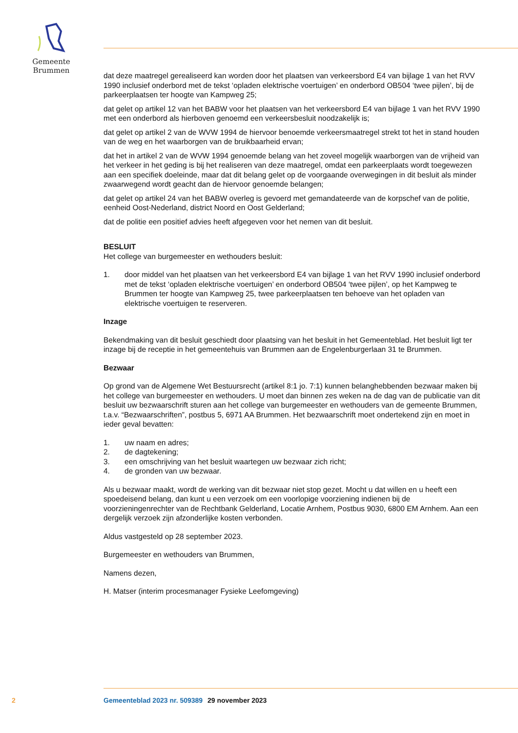Gemeente Brummen
dat deze maatregel gerealiseerd kan worden door het plaatsen van verkeersbord E4 van bijlage 1 van het RVV 1990 inclusief onderbord met de tekst ‘opladen elektrische voertuigen’ en onderbord OB504 ‘twee pijlen’, bij de parkeerplaatsen ter hoogte van Kampweg 25;
dat gelet op artikel 12 van het BABW voor het plaatsen van het verkeersbord E4 van bijlage 1 van het RVV 1990 met een onderbord als hierboven genoemd een verkeersbesluit noodzakelijk is;
dat gelet op artikel 2 van de WVW 1994 de hiervoor benoemde verkeersmaatregel strekt tot het in stand houden van de weg en het waarborgen van de bruikbaarheid ervan;
dat het in artikel 2 van de WVW 1994 genoemde belang van het zoveel mogelijk waarborgen van de vrijheid van het verkeer in het geding is bij het realiseren van deze maatregel, omdat een parkeerplaats wordt toegewezen aan een specifiek doeleinde, maar dat dit belang gelet op de voorgaande overwegingen in dit besluit als minder zwaarwegend wordt geacht dan de hiervoor genoemde belangen;
dat gelet op artikel 24 van het BABW overleg is gevoerd met gemandateerde van de korpschef van de politie, eenheid Oost-Nederland, district Noord en Oost Gelderland;
dat de politie een positief advies heeft afgegeven voor het nemen van dit besluit.
BESLUIT
Het college van burgemeester en wethouders besluit:
1. door middel van het plaatsen van het verkeersbord E4 van bijlage 1 van het RVV 1990 inclusief onderbord met de tekst ‘opladen elektrische voertuigen’ en onderbord OB504 ‘twee pijlen’, op het Kampweg te Brummen ter hoogte van Kampweg 25, twee parkeerplaatsen ten behoeve van het opladen van elektrische voertuigen te reserveren.
Inzage
Bekendmaking van dit besluit geschiedt door plaatsing van het besluit in het Gemeenteblad. Het besluit ligt ter inzage bij de receptie in het gemeentehuis van Brummen aan de Engelenburgerlaan 31 te Brummen.
Bezwaar
Op grond van de Algemene Wet Bestuursrecht (artikel 8:1 jo. 7:1) kunnen belanghebbenden bezwaar maken bij het college van burgemeester en wethouders. U moet dan binnen zes weken na de dag van de publicatie van dit besluit uw bezwaarschrift sturen aan het college van burgemeester en wethouders van de gemeente Brummen, t.a.v. “Bezwaarschriften”, postbus 5, 6971 AA Brummen. Het bezwaarschrift moet ondertekend zijn en moet in ieder geval bevatten:
1. uw naam en adres;
2. de dagtekening;
3. een omschrijving van het besluit waartegen uw bezwaar zich richt;
4. de gronden van uw bezwaar.
Als u bezwaar maakt, wordt de werking van dit bezwaar niet stop gezet. Mocht u dat willen en u heeft een spoedeisend belang, dan kunt u een verzoek om een voorlopige voorziening indienen bij de voorzieningenrechter van de Rechtbank Gelderland, Locatie Arnhem, Postbus 9030, 6800 EM Arnhem. Aan een dergelijk verzoek zijn afzonderlijke kosten verbonden.
Aldus vastgesteld op 28 september 2023.
Burgemeester en wethouders van Brummen,
Namens dezen,
H. Matser (interim procesmanager Fysieke Leefomgeving)
2 Gemeenteblad 2023 nr. 509389 29 november 2023